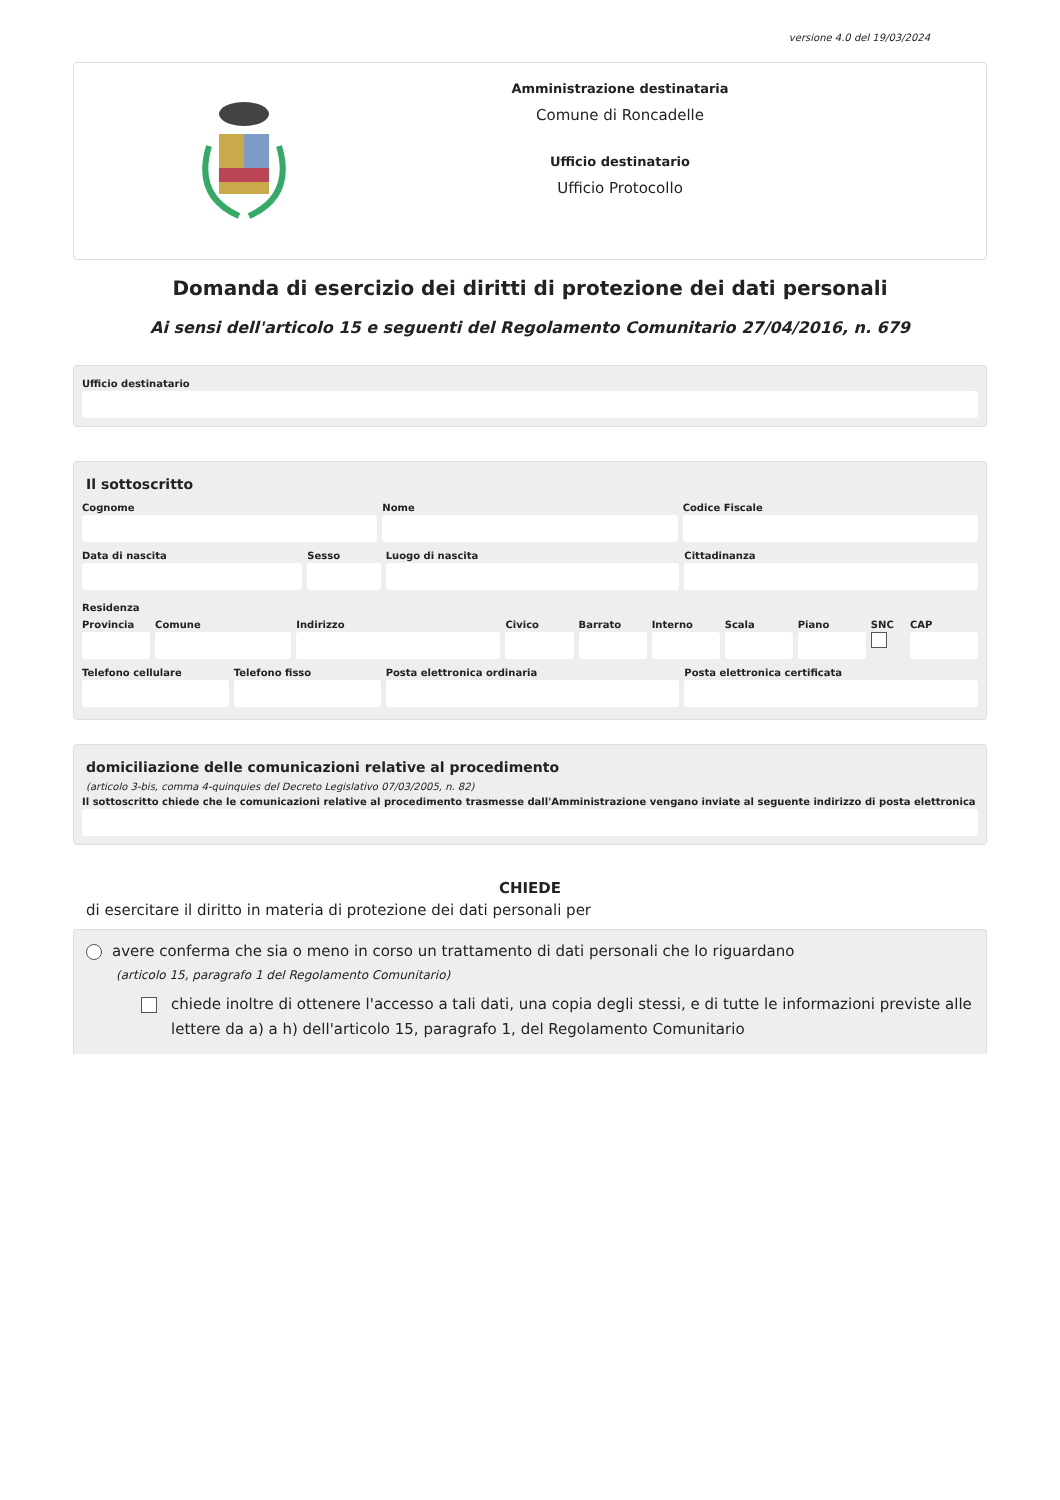versione 4.0 del 19/03/2024
Amministrazione destinataria
Comune di Roncadelle
Ufficio destinatario
Ufficio Protocollo
Domanda di esercizio dei diritti di protezione dei dati personali
Ai sensi dell'articolo 15 e seguenti del Regolamento Comunitario 27/04/2016, n. 679
Ufficio destinatario
Il sottoscritto
Cognome Nome Codice Fiscale
Data di nascita Sesso Luogo di nascita Cittadinanza
Residenza
Provincia Comune Indirizzo Civico Barrato Interno Scala Piano SNC CAP
Telefono cellulare Telefono fisso Posta elettronica ordinaria Posta elettronica certificata
domiciliazione delle comunicazioni relative al procedimento
(articolo 3-bis, comma 4-quinquies del Decreto Legislativo 07/03/2005, n. 82)
Il sottoscritto chiede che le comunicazioni relative al procedimento trasmesse dall'Amministrazione vengano inviate al seguente indirizzo di posta elettronica
CHIEDE
di esercitare il diritto in materia di protezione dei dati personali per
avere conferma che sia o meno in corso un trattamento di dati personali che lo riguardano
(articolo 15, paragrafo 1 del Regolamento Comunitario)
chiede inoltre di ottenere l'accesso a tali dati, una copia degli stessi, e di tutte le informazioni previste alle lettere da a) a h) dell'articolo 15, paragrafo 1, del Regolamento Comunitario